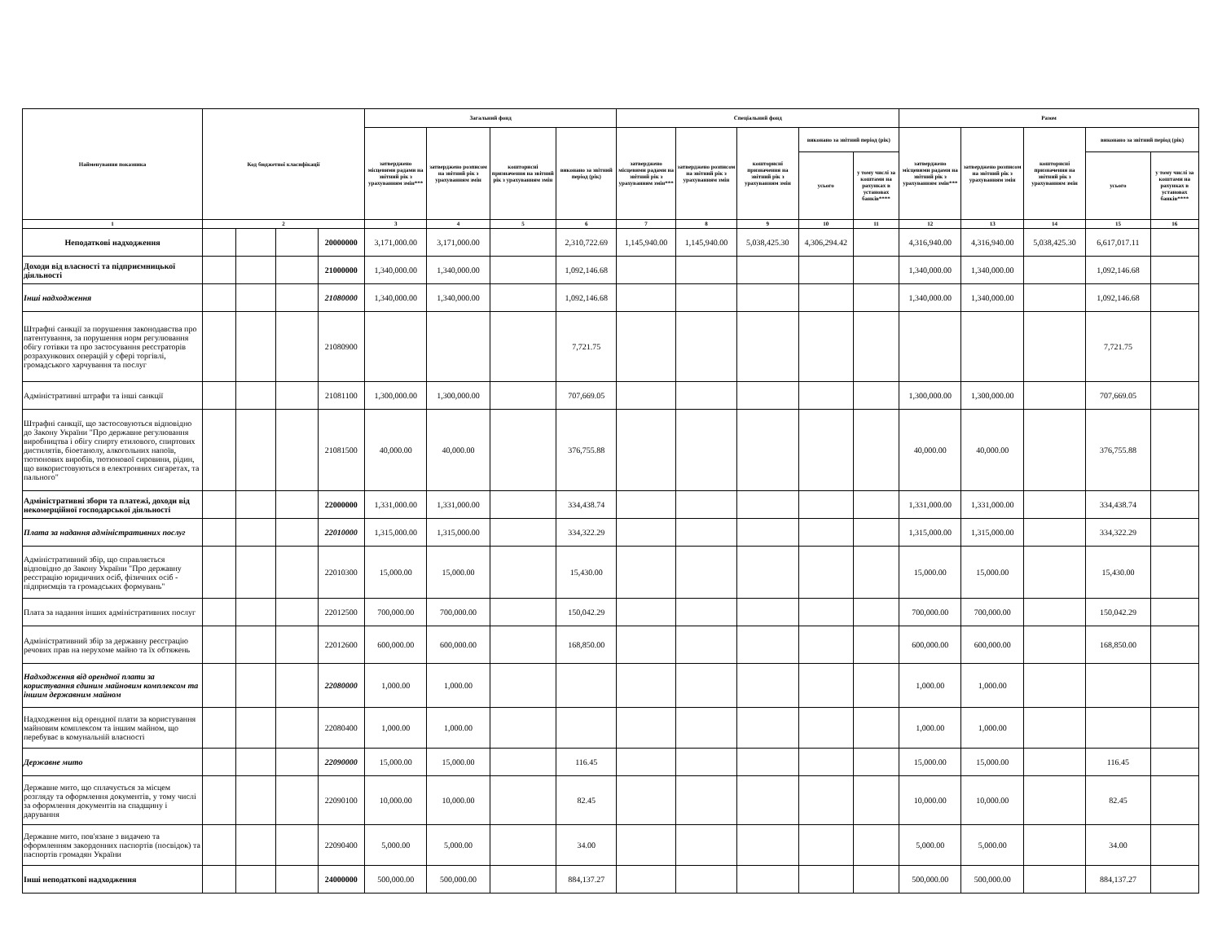| Найменування показника | Код бюджетної класифікації | | | | Загальний фонд | | | | Спеціальний фонд | | | | | Разом | | | | |
| --- | --- | --- | --- | --- | --- | --- | --- | --- | --- | --- | --- | --- | --- | --- | --- | --- | --- | --- |
| | | | | | затверджено місцевими радами на звітний рік з урахуванням змін*** | затверджено розписом на звітний рік з урахуванням змін | кошторисні призначення на звітний рік з урахуванням змін | виконано за звітний період (рік) | затверджено місцевими радами на звітний рік з урахуванням змін*** | затверджено розписом на звітний рік з урахуванням змін | кошторисні призначення на звітний рік з урахуванням змін | виконано за звітний період (рік) | | затверджено місцевими радами на звітний рік з урахуванням змін*** | затверджено розписом на звітний рік з урахуванням змін | кошторисні призначення на звітний рік з урахуванням змін | виконано за звітний період (рік) | |
| | | | | | | | | | | | | усього | у тому числі за коштами на рахунках в установах банків**** | | | | усього | у тому числі за коштами на рахунках в установах банків**** |
| 1 | 2 | | | | 3 | 4 | 5 | 6 | 7 | 8 | 9 | 10 | 11 | 12 | 13 | 14 | 15 | 16 |
| Неподаткові надходження | | | | 20000000 | 3,171,000.00 | 3,171,000.00 | | 2,310,722.69 | 1,145,940.00 | 1,145,940.00 | 5,038,425.30 | 4,306,294.42 | | 4,316,940.00 | 4,316,940.00 | 5,038,425.30 | 6,617,017.11 | |
| Доходи від власності та підприємницької діяльності | | | | 21000000 | 1,340,000.00 | 1,340,000.00 | | 1,092,146.68 | | | | | | 1,340,000.00 | 1,340,000.00 | | 1,092,146.68 | |
| Інші надходження | | | | 21080000 | 1,340,000.00 | 1,340,000.00 | | 1,092,146.68 | | | | | | 1,340,000.00 | 1,340,000.00 | | 1,092,146.68 | |
| Штрафні санкції за порушення законодавства про патентування, за порушення норм регулювання обігу готівки та про застосування реєстраторів розрахункових операцій у сфері торгівлі, громадського харчування та послуг | | | | 21080900 | | | | 7,721.75 | | | | | | | | | 7,721.75 | |
| Адміністративні штрафи та інші санкції | | | | 21081100 | 1,300,000.00 | 1,300,000.00 | | 707,669.05 | | | | | | 1,300,000.00 | 1,300,000.00 | | 707,669.05 | |
| Штрафні санкції, що застосовуються відповідно до Закону України "Про державне регулювання виробництва і обігу спирту етилового, спиртових дистилятів, біоетанолу, алкогольних напоїв, тютюнових виробів, тютюнової сировини, рідин, що використовуються в електронних сигаретах, та пального" | | | | 21081500 | 40,000.00 | 40,000.00 | | 376,755.88 | | | | | | 40,000.00 | 40,000.00 | | 376,755.88 | |
| Адміністративні збори та платежі, доходи від некомерційної господарської діяльності | | | | 22000000 | 1,331,000.00 | 1,331,000.00 | | 334,438.74 | | | | | | 1,331,000.00 | 1,331,000.00 | | 334,438.74 | |
| Плата за надання адміністративних послуг | | | | 22010000 | 1,315,000.00 | 1,315,000.00 | | 334,322.29 | | | | | | 1,315,000.00 | 1,315,000.00 | | 334,322.29 | |
| Адміністративний збір, що справляється відповідно до Закону України "Про державну реєстрацію юридичних осіб, фізичних осіб - підприємців та громадських формувань" | | | | 22010300 | 15,000.00 | 15,000.00 | | 15,430.00 | | | | | | 15,000.00 | 15,000.00 | | 15,430.00 | |
| Плата за надання інших адміністративних послуг | | | | 22012500 | 700,000.00 | 700,000.00 | | 150,042.29 | | | | | | 700,000.00 | 700,000.00 | | 150,042.29 | |
| Адміністративний збір за державну реєстрацію речових прав на нерухоме майно та їх обтяжень | | | | 22012600 | 600,000.00 | 600,000.00 | | 168,850.00 | | | | | | 600,000.00 | 600,000.00 | | 168,850.00 | |
| Надходження від орендної плати за користування єдиним майновим комплексом та іншим державним майном | | | | 22080000 | 1,000.00 | 1,000.00 | | | | | | | | 1,000.00 | 1,000.00 | | | |
| Надходження від орендної плати за користування майновим комплексом та іншим майном, що перебуває в комунальній власності | | | | 22080400 | 1,000.00 | 1,000.00 | | | | | | | | 1,000.00 | 1,000.00 | | | |
| Державне мито | | | | 22090000 | 15,000.00 | 15,000.00 | | 116.45 | | | | | | 15,000.00 | 15,000.00 | | 116.45 | |
| Державне мито, що сплачується за місцем розгляду та оформлення документів, у тому числі за оформлення документів на спадщину і дарування | | | | 22090100 | 10,000.00 | 10,000.00 | | 82.45 | | | | | | 10,000.00 | 10,000.00 | | 82.45 | |
| Державне мито, пов'язане з видачею та оформленням закордонних паспортів (посвідок) та паспортів громадян України | | | | 22090400 | 5,000.00 | 5,000.00 | | 34.00 | | | | | | 5,000.00 | 5,000.00 | | 34.00 | |
| Інші неподаткові надходження | | | | 24000000 | 500,000.00 | 500,000.00 | | 884,137.27 | | | | | | 500,000.00 | 500,000.00 | | 884,137.27 | |